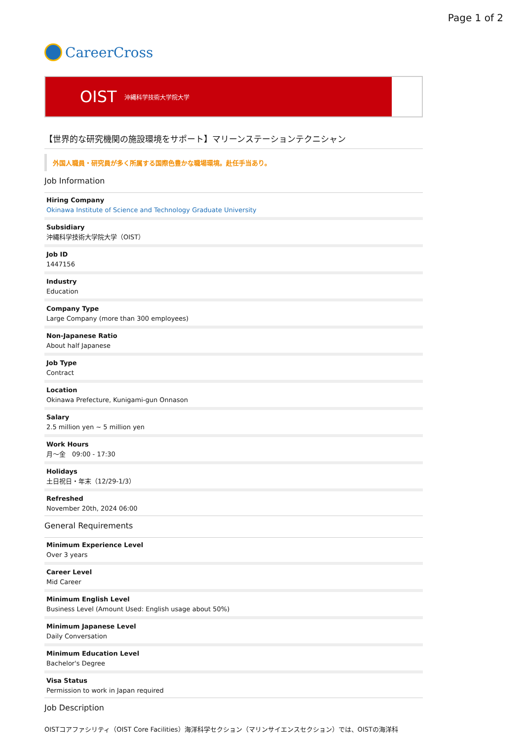Page 1 of 2
CareerCross
OIST 沖縄科学技術大学院大学
【世界的な研究機関の施設環境をサポート】マリーンステーションテクニシャン
外国人職員・研究員が多く所属する国際色豊かな職場環境。赴任手当あり。
Job Information
| Hiring Company Okinawa Institute of Science and Technology Graduate University |
| Subsidiary 沖縄科学技術大学院大学（OIST） |
| Job ID 1447156 |
| Industry Education |
| Company Type Large Company (more than 300 employees) |
| Non-Japanese Ratio About half Japanese |
| Job Type Contract |
| Location Okinawa Prefecture, Kunigami-gun Onnason |
| Salary 2.5 million yen ~ 5 million yen |
| Work Hours 月〜金 09:00 - 17:30 |
| Holidays 土日祝日・年末（12/29-1/3） |
| Refreshed November 20th, 2024 06:00 |
General Requirements
| Minimum Experience Level Over 3 years |
| Career Level Mid Career |
| Minimum English Level Business Level (Amount Used: English usage about 50%) |
| Minimum Japanese Level Daily Conversation |
| Minimum Education Level Bachelor's Degree |
| Visa Status Permission to work in Japan required |
Job Description
OISTコアファシリティ（OIST Core Facilities）海洋科学セクション（マリンサイエンスセクション）では、OISTの海洋科